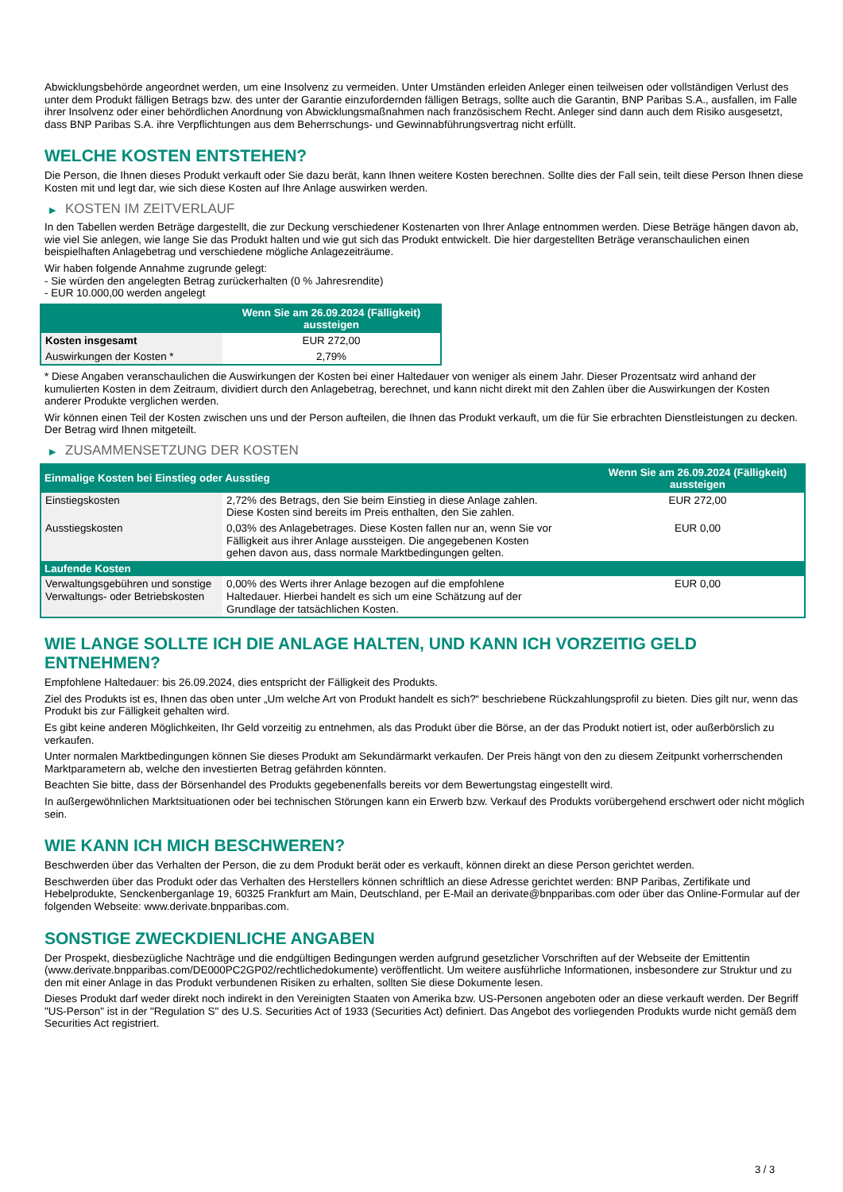Abwicklungsbehörde angeordnet werden, um eine Insolvenz zu vermeiden. Unter Umständen erleiden Anleger einen teilweisen oder vollständigen Verlust des unter dem Produkt fälligen Betrags bzw. des unter der Garantie einzufordernden fälligen Betrags, sollte auch die Garantin, BNP Paribas S.A., ausfallen, im Falle ihrer Insolvenz oder einer behördlichen Anordnung von Abwicklungsmaßnahmen nach französischem Recht. Anleger sind dann auch dem Risiko ausgesetzt, dass BNP Paribas S.A. ihre Verpflichtungen aus dem Beherrschungs- und Gewinnabführungsvertrag nicht erfüllt.
WELCHE KOSTEN ENTSTEHEN?
Die Person, die Ihnen dieses Produkt verkauft oder Sie dazu berät, kann Ihnen weitere Kosten berechnen. Sollte dies der Fall sein, teilt diese Person Ihnen diese Kosten mit und legt dar, wie sich diese Kosten auf Ihre Anlage auswirken werden.
▶ KOSTEN IM ZEITVERLAUF
In den Tabellen werden Beträge dargestellt, die zur Deckung verschiedener Kostenarten von Ihrer Anlage entnommen werden. Diese Beträge hängen davon ab, wie viel Sie anlegen, wie lange Sie das Produkt halten und wie gut sich das Produkt entwickelt. Die hier dargestellten Beträge veranschaulichen einen beispielhaften Anlagebetrag und verschiedene mögliche Anlagezeiträume.
Wir haben folgende Annahme zugrunde gelegt:
- Sie würden den angelegten Betrag zurückerhalten (0 % Jahresrendite)
- EUR 10.000,00 werden angelegt
| | Wenn Sie am 26.09.2024 (Fälligkeit) aussteigen |
| --- | --- |
| Kosten insgesamt | EUR 272,00 |
| Auswirkungen der Kosten * | 2,79% |
* Diese Angaben veranschaulichen die Auswirkungen der Kosten bei einer Haltedauer von weniger als einem Jahr. Dieser Prozentsatz wird anhand der kumulierten Kosten in dem Zeitraum, dividiert durch den Anlagebetrag, berechnet, und kann nicht direkt mit den Zahlen über die Auswirkungen der Kosten anderer Produkte verglichen werden.
Wir können einen Teil der Kosten zwischen uns und der Person aufteilen, die Ihnen das Produkt verkauft, um die für Sie erbrachten Dienstleistungen zu decken. Der Betrag wird Ihnen mitgeteilt.
▶ ZUSAMMENSETZUNG DER KOSTEN
| Einmalige Kosten bei Einstieg oder Ausstieg | | Wenn Sie am 26.09.2024 (Fälligkeit) aussteigen |
| --- | --- | --- |
| Einstiegskosten | 2,72% des Betrags, den Sie beim Einstieg in diese Anlage zahlen. Diese Kosten sind bereits im Preis enthalten, den Sie zahlen. | EUR 272,00 |
| Ausstiegskosten | 0,03% des Anlagebetrages. Diese Kosten fallen nur an, wenn Sie vor Fälligkeit aus ihrer Anlage aussteigen. Die angegebenen Kosten gehen davon aus, dass normale Marktbedingungen gelten. | EUR 0,00 |
| Laufende Kosten | | |
| Verwaltungsgebühren und sonstige Verwaltungs- oder Betriebskosten | 0,00% des Werts ihrer Anlage bezogen auf die empfohlene Haltedauer. Hierbei handelt es sich um eine Schätzung auf der Grundlage der tatsächlichen Kosten. | EUR 0,00 |
WIE LANGE SOLLTE ICH DIE ANLAGE HALTEN, UND KANN ICH VORZEITIG GELD ENTNEHMEN?
Empfohlene Haltedauer: bis 26.09.2024, dies entspricht der Fälligkeit des Produkts.
Ziel des Produkts ist es, Ihnen das oben unter „Um welche Art von Produkt handelt es sich?“ beschriebene Rückzahlungsprofil zu bieten. Dies gilt nur, wenn das Produkt bis zur Fälligkeit gehalten wird.
Es gibt keine anderen Möglichkeiten, Ihr Geld vorzeitig zu entnehmen, als das Produkt über die Börse, an der das Produkt notiert ist, oder außerbörslich zu verkaufen.
Unter normalen Marktbedingungen können Sie dieses Produkt am Sekundärmarkt verkaufen. Der Preis hängt von den zu diesem Zeitpunkt vorherrschenden Marktparametern ab, welche den investierten Betrag gefährden könnten.
Beachten Sie bitte, dass der Börsenhandel des Produkts gegebenenfalls bereits vor dem Bewertungstag eingestellt wird.
In außergewöhnlichen Marktsituationen oder bei technischen Störungen kann ein Erwerb bzw. Verkauf des Produkts vorübergehend erschwert oder nicht möglich sein.
WIE KANN ICH MICH BESCHWEREN?
Beschwerden über das Verhalten der Person, die zu dem Produkt berät oder es verkauft, können direkt an diese Person gerichtet werden.
Beschwerden über das Produkt oder das Verhalten des Herstellers können schriftlich an diese Adresse gerichtet werden: BNP Paribas, Zertifikate und Hebelprodukte, Senckenberganlage 19, 60325 Frankfurt am Main, Deutschland, per E-Mail an derivate@bnpparibas.com oder über das Online-Formular auf der folgenden Webseite: www.derivate.bnpparibas.com.
SONSTIGE ZWECKDIENLICHE ANGABEN
Der Prospekt, diesbezügliche Nachträge und die endgültigen Bedingungen werden aufgrund gesetzlicher Vorschriften auf der Webseite der Emittentin (www.derivate.bnpparibas.com/DE000PC2GP02/rechtlichedokumente) veröffentlicht. Um weitere ausführliche Informationen, insbesondere zur Struktur und zu den mit einer Anlage in das Produkt verbundenen Risiken zu erhalten, sollten Sie diese Dokumente lesen.
Dieses Produkt darf weder direkt noch indirekt in den Vereinigten Staaten von Amerika bzw. US-Personen angeboten oder an diese verkauft werden. Der Begriff "US-Person" ist in der "Regulation S" des U.S. Securities Act of 1933 (Securities Act) definiert. Das Angebot des vorliegenden Produkts wurde nicht gemäß dem Securities Act registriert.
3 / 3